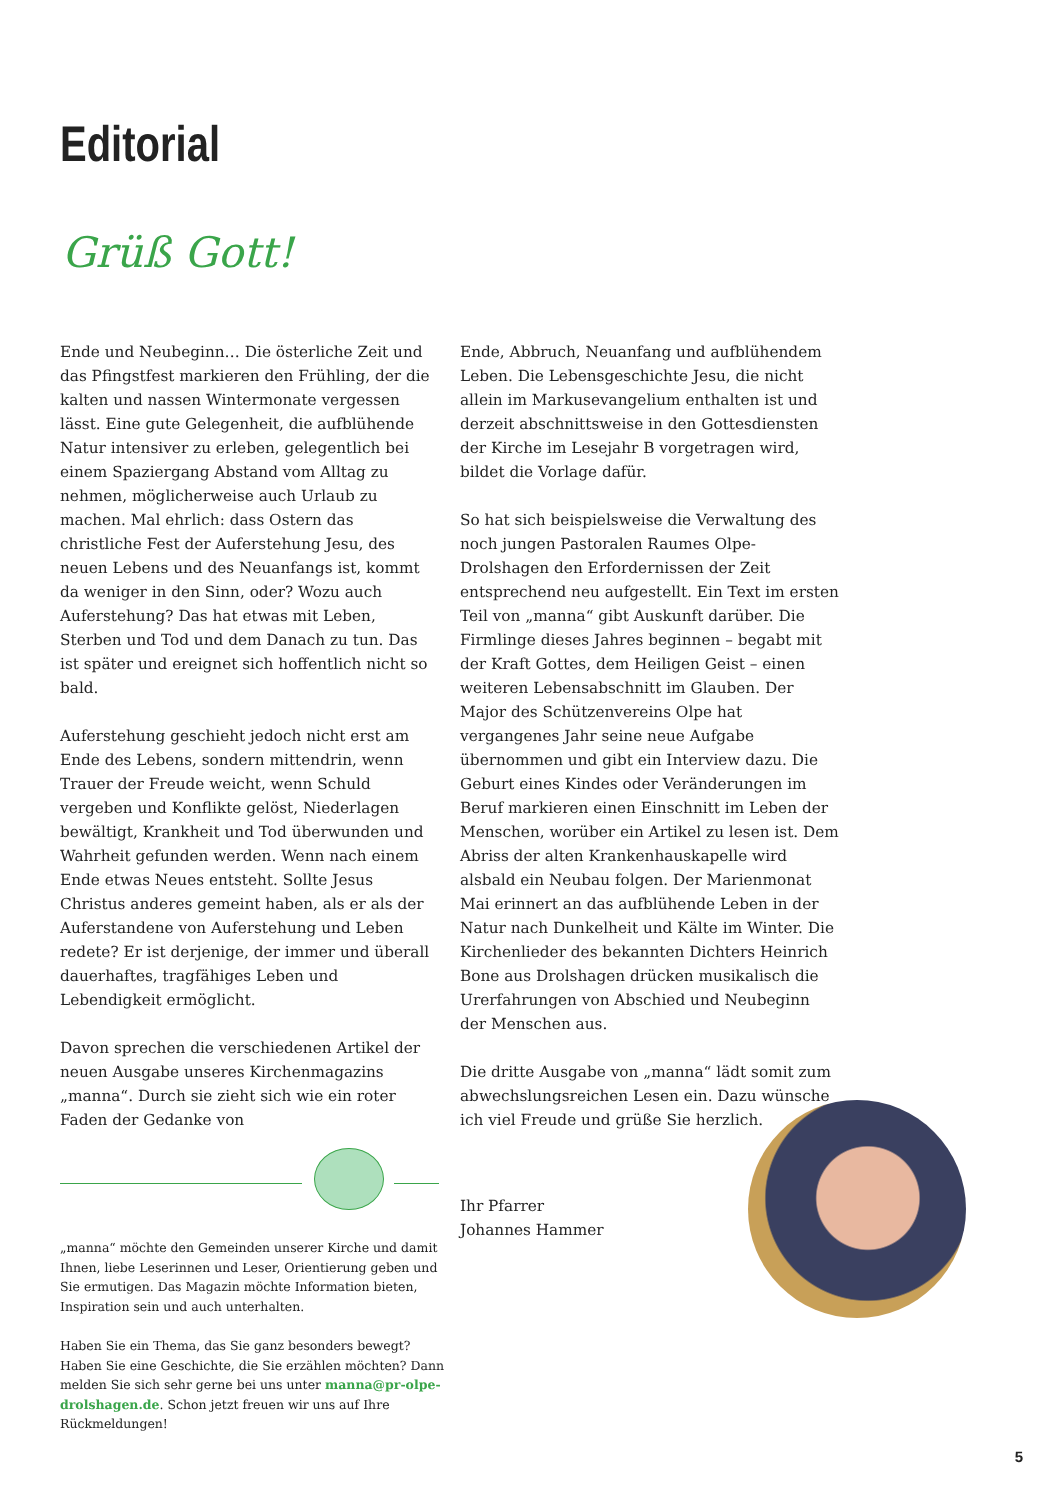Editorial
Grüß Gott!
Ende und Neubeginn… Die österliche Zeit und das Pfingstfest markieren den Frühling, der die kalten und nassen Wintermonate vergessen lässt. Eine gute Gelegenheit, die aufblühende Natur intensiver zu erleben, gelegentlich bei einem Spaziergang Abstand vom Alltag zu nehmen, möglicherweise auch Urlaub zu machen. Mal ehrlich: dass Ostern das christliche Fest der Auferstehung Jesu, des neuen Lebens und des Neuanfangs ist, kommt da weniger in den Sinn, oder? Wozu auch Auferstehung? Das hat etwas mit Leben, Sterben und Tod und dem Danach zu tun. Das ist später und ereignet sich hoffentlich nicht so bald.
Auferstehung geschieht jedoch nicht erst am Ende des Lebens, sondern mittendrin, wenn Trauer der Freude weicht, wenn Schuld vergeben und Konflikte gelöst, Niederlagen bewältigt, Krankheit und Tod überwunden und Wahrheit gefunden werden. Wenn nach einem Ende etwas Neues entsteht. Sollte Jesus Christus anderes gemeint haben, als er als der Auferstandene von Auferstehung und Leben redete? Er ist derjenige, der immer und überall dauerhaftes, tragfähiges Leben und Lebendigkeit ermöglicht.
Davon sprechen die verschiedenen Artikel der neuen Ausgabe unseres Kirchenmagazins „manna“. Durch sie zieht sich wie ein roter Faden der Gedanke von
Ende, Abbruch, Neuanfang und aufblühendem Leben. Die Lebensgeschichte Jesu, die nicht allein im Markusevangelium enthalten ist und derzeit abschnittsweise in den Gottesdiensten der Kirche im Lesejahr B vorgetragen wird, bildet die Vorlage dafür.
So hat sich beispielsweise die Verwaltung des noch jungen Pastoralen Raumes Olpe-Drolshagen den Erfordernissen der Zeit entsprechend neu aufgestellt. Ein Text im ersten Teil von „manna“ gibt Auskunft darüber. Die Firmlinge dieses Jahres beginnen – begabt mit der Kraft Gottes, dem Heiligen Geist – einen weiteren Lebensabschnitt im Glauben. Der Major des Schützenvereins Olpe hat vergangenes Jahr seine neue Aufgabe übernommen und gibt ein Interview dazu. Die Geburt eines Kindes oder Veränderungen im Beruf markieren einen Einschnitt im Leben der Menschen, worüber ein Artikel zu lesen ist. Dem Abriss der alten Krankenhauskapelle wird alsbald ein Neubau folgen. Der Marienmonat Mai erinnert an das aufblühende Leben in der Natur nach Dunkelheit und Kälte im Winter. Die Kirchenlieder des bekannten Dichters Heinrich Bone aus Drolshagen drücken musikalisch die Urerfahrungen von Abschied und Neubeginn der Menschen aus.
Die dritte Ausgabe von „manna“ lädt somit zum abwechslungsreichen Lesen ein. Dazu wünsche ich viel Freude und grüße Sie herzlich.
Ihr Pfarrer
Johannes Hammer
„manna“ möchte den Gemeinden unserer Kirche und damit Ihnen, liebe Leserinnen und Leser, Orientierung geben und Sie ermutigen. Das Magazin möchte Information bieten, Inspiration sein und auch unterhalten.
Haben Sie ein Thema, das Sie ganz besonders bewegt? Haben Sie eine Geschichte, die Sie erzählen möchten? Dann melden Sie sich sehr gerne bei uns unter manna@pr-olpe-drolshagen.de. Schon jetzt freuen wir uns auf Ihre Rückmeldungen!
5